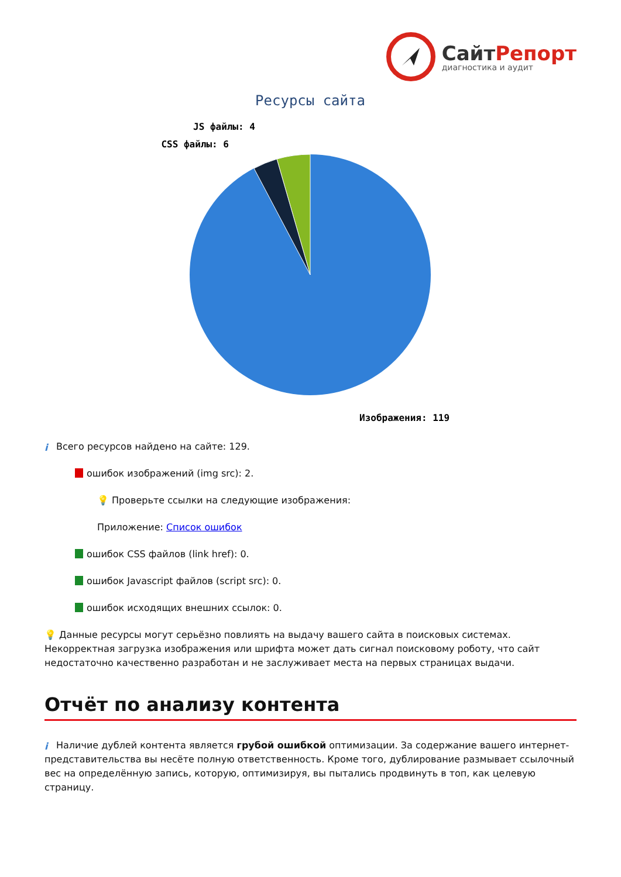СайтРепорт
диагностика и аудит
Ресурсы сайта
JS файлы: 4
CSS файлы: 6
Изображения: 119
i Всего ресурсов найдено на сайте: 129.
ошибок изображений (img src): 2.
💡 Проверьте ссылки на следующие изображения:
Приложение: Список ошибок
ошибок CSS файлов (link href): 0.
ошибок Javascript файлов (script src): 0.
ошибок исходящих внешних ссылок: 0.
💡 Данные ресурсы могут серьёзно повлиять на выдачу вашего сайта в поисковых системах. Некорректная загрузка изображения или шрифта может дать сигнал поисковому роботу, что сайт недостаточно качественно разработан и не заслуживает места на первых страницах выдачи.
Отчёт по анализу контента
i Наличие дублей контента является грубой ошибкой оптимизации. За содержание вашего интернет-представительства вы несёте полную ответственность. Кроме того, дублирование размывает ссылочный вес на определённую запись, которую, оптимизируя, вы пытались продвинуть в топ, как целевую страницу.